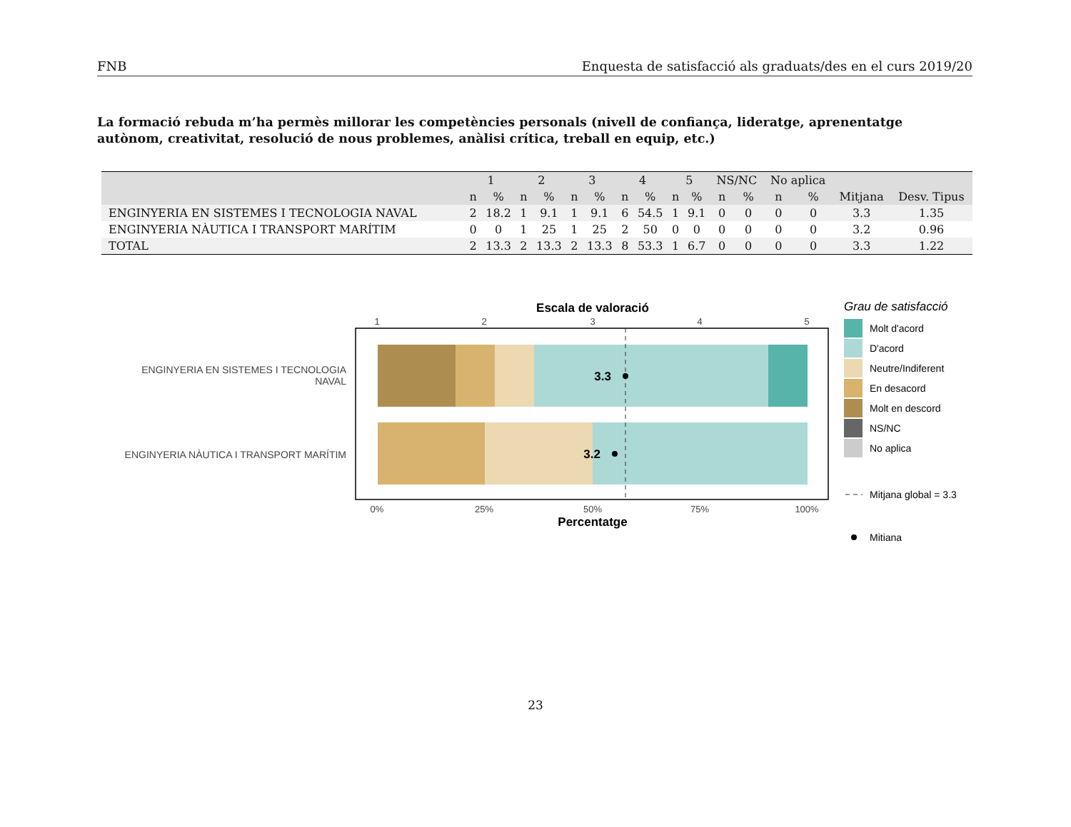FNB Enquesta de satisfacció als graduats/des en el curs 2019/20
La formació rebuda m’ha permès millorar les competències personals (nivell de confiança, lideratge, aprenentatge autònom, creativitat, resolució de nous problemes, anàlisi crítica, treball en equip, etc.)
| | 1 | | 2 | | 3 | | 4 | | 5 | | NS/NC | | No aplica | | | |
| --- | --- | --- | --- | --- | --- | --- | --- | --- | --- | --- | --- | --- | --- | --- | --- | --- |
| | n | % | n | % | n | % | n | % | n | % | n | % | n | % | Mitjana | Desv. Tipus |
| ENGINYERIA EN SISTEMES I TECNOLOGIA NAVAL | 2 | 18.2 | 1 | 9.1 | 1 | 9.1 | 6 | 54.5 | 1 | 9.1 | 0 | 0 | 0 | 0 | 3.3 | 1.35 |
| ENGINYERIA NÀUTICA I TRANSPORT MARÍTIM | 0 | 0 | 1 | 25 | 1 | 25 | 2 | 50 | 0 | 0 | 0 | 0 | 0 | 0 | 3.2 | 0.96 |
| TOTAL | 2 | 13.3 | 2 | 13.3 | 2 | 13.3 | 8 | 53.3 | 1 | 6.7 | 0 | 0 | 0 | 0 | 3.3 | 1.22 |
Escala de valoració
1
2
3
4
5
3.3
3.2
ENGINYERIA EN SISTEMES I TECNOLOGIA
NAVAL
ENGINYERIA NÀUTICA I TRANSPORT MARÍTIM
0%
25%
50%
75%
100%
Percentatge
Grau de satisfacció
Molt d'acord
D'acord
Neutre/Indiferent
En desacord
Molt en descord
NS/NC
No aplica
Mitjana global = 3.3
Mitiana
23